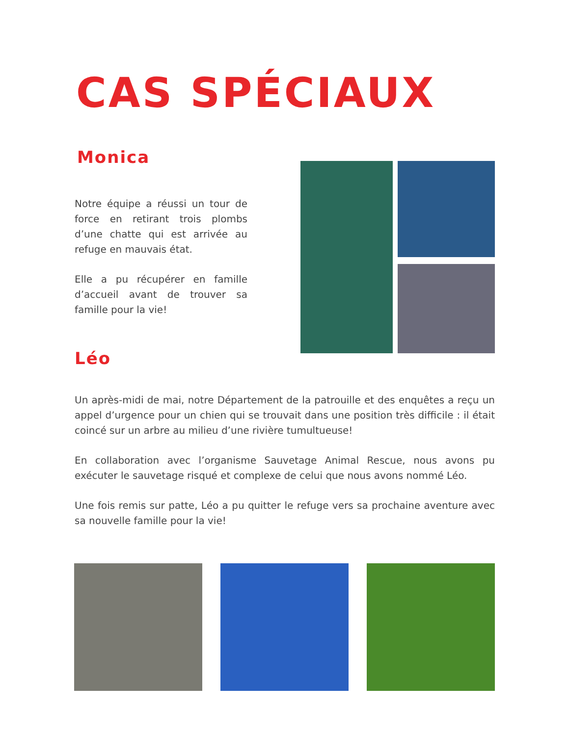CAS SPÉCIAUX
Monica
Notre équipe a réussi un tour de force en retirant trois plombs d’une chatte qui est arrivée au refuge en mauvais état.
Elle a pu récupérer en famille d’accueil avant de trouver sa famille pour la vie!
Léo
Un après-midi de mai, notre Département de la patrouille et des enquêtes a reçu un appel d’urgence pour un chien qui se trouvait dans une position très difficile : il était coincé sur un arbre au milieu d’une rivière tumultueuse!
En collaboration avec l’organisme Sauvetage Animal Rescue, nous avons pu exécuter le sauvetage risqué et complexe de celui que nous avons nommé Léo.
Une fois remis sur patte, Léo a pu quitter le refuge vers sa prochaine aventure avec sa nouvelle famille pour la vie!